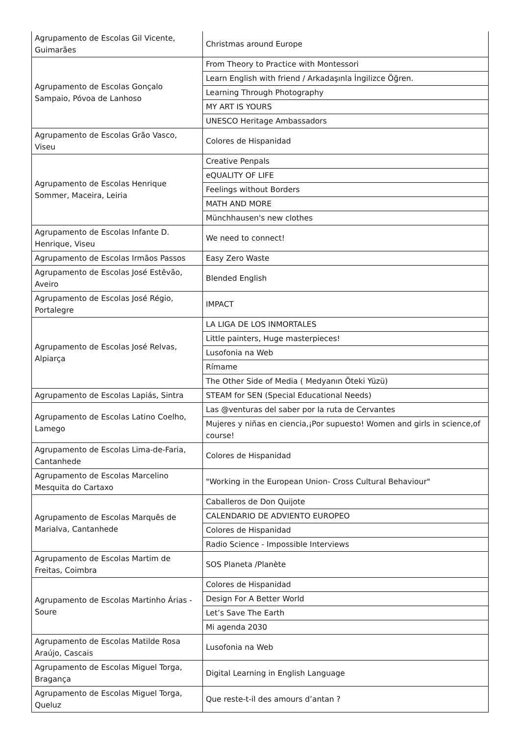| Agrupamento de Escolas Gil Vicente, Guimarães | Christmas around Europe |
| Agrupamento de Escolas Gonçalo Sampaio, Póvoa de Lanhoso | From Theory to Practice with Montessori |
| | Learn English with friend / Arkadaşınla İngilizce Öğren. |
| | Learning Through Photography |
| | MY ART IS YOURS |
| | UNESCO Heritage Ambassadors |
| Agrupamento de Escolas Grão Vasco, Viseu | Colores de Hispanidad |
| Agrupamento de Escolas Henrique Sommer, Maceira, Leiria | Creative Penpals |
| | eQUALITY OF LIFE |
| | Feelings without Borders |
| | MATH AND MORE |
| | Münchhausen's new clothes |
| Agrupamento de Escolas Infante D. Henrique, Viseu | We need to connect! |
| Agrupamento de Escolas Irmãos Passos | Easy Zero Waste |
| Agrupamento de Escolas José Estêvão, Aveiro | Blended English |
| Agrupamento de Escolas José Régio, Portalegre | IMPACT |
| Agrupamento de Escolas José Relvas, Alpiarça | LA LIGA DE LOS INMORTALES |
| | Little painters, Huge masterpieces! |
| | Lusofonia na Web |
| | Rímame |
| | The Other Side of Media ( Medyanın Öteki Yüzü) |
| Agrupamento de Escolas Lapiás, Sintra | STEAM for SEN (Special Educational Needs) |
| Agrupamento de Escolas Latino Coelho, Lamego | Las @venturas del saber por la ruta de Cervantes |
| | Mujeres y niñas en ciencia,¡Por supuesto! Women and girls in science,of course! |
| Agrupamento de Escolas Lima-de-Faria, Cantanhede | Colores de Hispanidad |
| Agrupamento de Escolas Marcelino Mesquita do Cartaxo | "Working in the European Union- Cross Cultural Behaviour" |
| Agrupamento de Escolas Marquês de Marialva, Cantanhede | Caballeros de Don Quijote |
| | CALENDARIO DE ADVIENTO EUROPEO |
| | Colores de Hispanidad |
| | Radio Science - Impossible Interviews |
| Agrupamento de Escolas Martim de Freitas, Coimbra | SOS Planeta /Planète |
| Agrupamento de Escolas Martinho Árias - Soure | Colores de Hispanidad |
| | Design For A Better World |
| | Let’s Save The Earth |
| | Mi agenda 2030 |
| Agrupamento de Escolas Matilde Rosa Araújo, Cascais | Lusofonia na Web |
| Agrupamento de Escolas Miguel Torga, Bragança | Digital Learning in English Language |
| Agrupamento de Escolas Miguel Torga, Queluz | Que reste-t-il des amours d’antan ? |